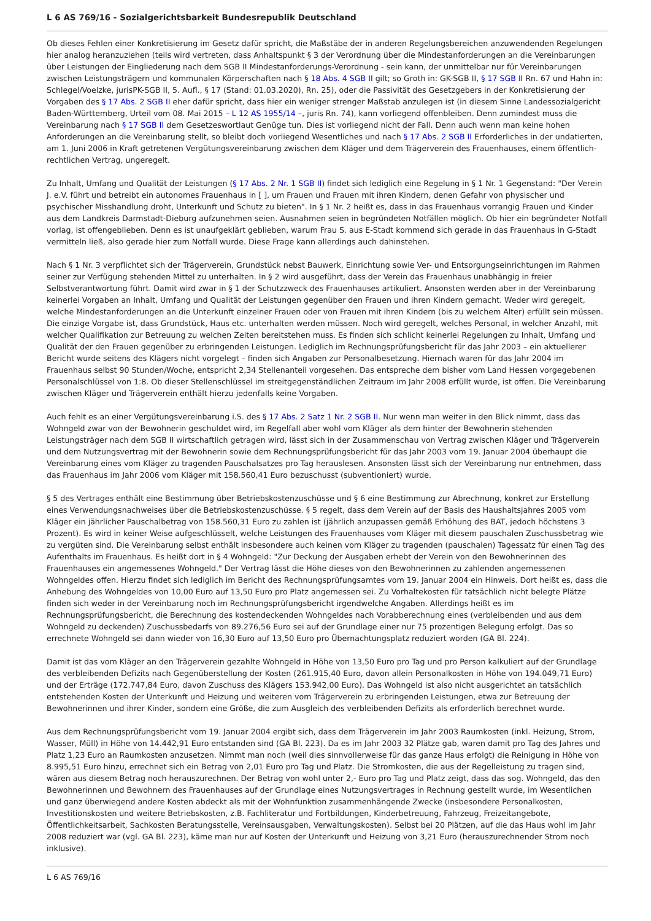L 6 AS 769/16 - Sozialgerichtsbarkeit Bundesrepublik Deutschland
Ob dieses Fehlen einer Konkretisierung im Gesetz dafür spricht, die Maßstäbe der in anderen Regelungsbereichen anzuwendenden Regelungen hier analog heranzuziehen (teils wird vertreten, dass Anhaltspunkt § 3 der Verordnung über die Mindestanforderungen an die Vereinbarungen über Leistungen der Eingliederung nach dem SGB II Mindestanforderungs-Verordnung - sein kann, der unmittelbar nur für Vereinbarungen zwischen Leistungsträgern und kommunalen Körperschaften nach § 18 Abs. 4 SGB II gilt; so Groth in: GK-SGB II, § 17 SGB II Rn. 67 und Hahn in: Schlegel/Voelzke, jurisPK-SGB II, 5. Aufl., § 17 (Stand: 01.03.2020), Rn. 25), oder die Passivität des Gesetzgebers in der Konkretisierung der Vorgaben des § 17 Abs. 2 SGB II eher dafür spricht, dass hier ein weniger strenger Maßstab anzulegen ist (in diesem Sinne Landessozialgericht Baden-Württemberg, Urteil vom 08. Mai 2015 – L 12 AS 1955/14 –, juris Rn. 74), kann vorliegend offenbleiben. Denn zumindest muss die Vereinbarung nach § 17 SGB II dem Gesetzeswortlaut Genüge tun. Dies ist vorliegend nicht der Fall. Denn auch wenn man keine hohen Anforderungen an die Vereinbarung stellt, so bleibt doch vorliegend Wesentliches und nach § 17 Abs. 2 SGB II Erforderliches in der undatierten, am 1. Juni 2006 in Kraft getretenen Vergütungsvereinbarung zwischen dem Kläger und dem Trägerverein des Frauenhauses, einem öffentlich-rechtlichen Vertrag, ungeregelt.
Zu Inhalt, Umfang und Qualität der Leistungen (§ 17 Abs. 2 Nr. 1 SGB II) findet sich lediglich eine Regelung in § 1 Nr. 1 Gegenstand: "Der Verein J. e.V. führt und betreibt ein autonomes Frauenhaus in [ ], um Frauen und Frauen mit ihren Kindern, denen Gefahr von physischer und psychischer Misshandlung droht, Unterkunft und Schutz zu bieten". In § 1 Nr. 2 heißt es, dass in das Frauenhaus vorrangig Frauen und Kinder aus dem Landkreis Darmstadt-Dieburg aufzunehmen seien. Ausnahmen seien in begründeten Notfällen möglich. Ob hier ein begründeter Notfall vorlag, ist offengeblieben. Denn es ist unaufgeklärt geblieben, warum Frau S. aus E-Stadt kommend sich gerade in das Frauenhaus in G-Stadt vermitteln ließ, also gerade hier zum Notfall wurde. Diese Frage kann allerdings auch dahinstehen.
Nach § 1 Nr. 3 verpflichtet sich der Trägerverein, Grundstück nebst Bauwerk, Einrichtung sowie Ver- und Entsorgungseinrichtungen im Rahmen seiner zur Verfügung stehenden Mittel zu unterhalten. In § 2 wird ausgeführt, dass der Verein das Frauenhaus unabhängig in freier Selbstverantwortung führt. Damit wird zwar in § 1 der Schutzzweck des Frauenhauses artikuliert. Ansonsten werden aber in der Vereinbarung keinerlei Vorgaben an Inhalt, Umfang und Qualität der Leistungen gegenüber den Frauen und ihren Kindern gemacht. Weder wird geregelt, welche Mindestanforderungen an die Unterkunft einzelner Frauen oder von Frauen mit ihren Kindern (bis zu welchem Alter) erfüllt sein müssen. Die einzige Vorgabe ist, dass Grundstück, Haus etc. unterhalten werden müssen. Noch wird geregelt, welches Personal, in welcher Anzahl, mit welcher Qualifikation zur Betreuung zu welchen Zeiten bereitstehen muss. Es finden sich schlicht keinerlei Regelungen zu Inhalt, Umfang und Qualität der den Frauen gegenüber zu erbringenden Leistungen. Lediglich im Rechnungsprüfungsbericht für das Jahr 2003 – ein aktuellerer Bericht wurde seitens des Klägers nicht vorgelegt – finden sich Angaben zur Personalbesetzung. Hiernach waren für das Jahr 2004 im Frauenhaus selbst 90 Stunden/Woche, entspricht 2,34 Stellenanteil vorgesehen. Das entspreche dem bisher vom Land Hessen vorgegebenen Personalschlüssel von 1:8. Ob dieser Stellenschlüssel im streitgegenständlichen Zeitraum im Jahr 2008 erfüllt wurde, ist offen. Die Vereinbarung zwischen Kläger und Trägerverein enthält hierzu jedenfalls keine Vorgaben.
Auch fehlt es an einer Vergütungsvereinbarung i.S. des § 17 Abs. 2 Satz 1 Nr. 2 SGB II. Nur wenn man weiter in den Blick nimmt, dass das Wohngeld zwar von der Bewohnerin geschuldet wird, im Regelfall aber wohl vom Kläger als dem hinter der Bewohnerin stehenden Leistungsträger nach dem SGB II wirtschaftlich getragen wird, lässt sich in der Zusammenschau von Vertrag zwischen Kläger und Trägerverein und dem Nutzungsvertrag mit der Bewohnerin sowie dem Rechnungsprüfungsbericht für das Jahr 2003 vom 19. Januar 2004 überhaupt die Vereinbarung eines vom Kläger zu tragenden Pauschalsatzes pro Tag herauslesen. Ansonsten lässt sich der Vereinbarung nur entnehmen, dass das Frauenhaus im Jahr 2006 vom Kläger mit 158.560,41 Euro bezuschusst (subventioniert) wurde.
§ 5 des Vertrages enthält eine Bestimmung über Betriebskostenzuschüsse und § 6 eine Bestimmung zur Abrechnung, konkret zur Erstellung eines Verwendungsnachweises über die Betriebskostenzuschüsse. § 5 regelt, dass dem Verein auf der Basis des Haushaltsjahres 2005 vom Kläger ein jährlicher Pauschalbetrag von 158.560,31 Euro zu zahlen ist (jährlich anzupassen gemäß Erhöhung des BAT, jedoch höchstens 3 Prozent). Es wird in keiner Weise aufgeschlüsselt, welche Leistungen des Frauenhauses vom Kläger mit diesem pauschalen Zuschussbetrag wie zu vergüten sind. Die Vereinbarung selbst enthält insbesondere auch keinen vom Kläger zu tragenden (pauschalen) Tagessatz für einen Tag des Aufenthalts im Frauenhaus. Es heißt dort in § 4 Wohngeld: "Zur Deckung der Ausgaben erhebt der Verein von den Bewohnerinnen des Frauenhauses ein angemessenes Wohngeld." Der Vertrag lässt die Höhe dieses von den Bewohnerinnen zu zahlenden angemessenen Wohngeldes offen. Hierzu findet sich lediglich im Bericht des Rechnungsprüfungsamtes vom 19. Januar 2004 ein Hinweis. Dort heißt es, dass die Anhebung des Wohngeldes von 10,00 Euro auf 13,50 Euro pro Platz angemessen sei. Zu Vorhaltekosten für tatsächlich nicht belegte Plätze finden sich weder in der Vereinbarung noch im Rechnungsprüfungsbericht irgendwelche Angaben. Allerdings heißt es im Rechnungsprüfungsbericht, die Berechnung des kostendeckenden Wohngeldes nach Vorabberechnung eines (verbleibenden und aus dem Wohngeld zu deckenden) Zuschussbedarfs von 89.276,56 Euro sei auf der Grundlage einer nur 75 prozentigen Belegung erfolgt. Das so errechnete Wohngeld sei dann wieder von 16,30 Euro auf 13,50 Euro pro Übernachtungsplatz reduziert worden (GA Bl. 224).
Damit ist das vom Kläger an den Trägerverein gezahlte Wohngeld in Höhe von 13,50 Euro pro Tag und pro Person kalkuliert auf der Grundlage des verbleibenden Defizits nach Gegenüberstellung der Kosten (261.915,40 Euro, davon allein Personalkosten in Höhe von 194.049,71 Euro) und der Erträge (172.747,84 Euro, davon Zuschuss des Klägers 153.942,00 Euro). Das Wohngeld ist also nicht ausgerichtet an tatsächlich entstehenden Kosten der Unterkunft und Heizung und weiteren vom Trägerverein zu erbringenden Leistungen, etwa zur Betreuung der Bewohnerinnen und ihrer Kinder, sondern eine Größe, die zum Ausgleich des verbleibenden Defizits als erforderlich berechnet wurde.
Aus dem Rechnungsprüfungsbericht vom 19. Januar 2004 ergibt sich, dass dem Trägerverein im Jahr 2003 Raumkosten (inkl. Heizung, Strom, Wasser, Müll) in Höhe von 14.442,91 Euro entstanden sind (GA Bl. 223). Da es im Jahr 2003 32 Plätze gab, waren damit pro Tag des Jahres und Platz 1,23 Euro an Raumkosten anzusetzen. Nimmt man noch (weil dies sinnvollerweise für das ganze Haus erfolgt) die Reinigung in Höhe von 8.995,51 Euro hinzu, errechnet sich ein Betrag von 2,01 Euro pro Tag und Platz. Die Stromkosten, die aus der Regelleistung zu tragen sind, wären aus diesem Betrag noch herauszurechnen. Der Betrag von wohl unter 2,- Euro pro Tag und Platz zeigt, dass das sog. Wohngeld, das den Bewohnerinnen und Bewohnern des Frauenhauses auf der Grundlage eines Nutzungsvertrages in Rechnung gestellt wurde, im Wesentlichen und ganz überwiegend andere Kosten abdeckt als mit der Wohnfunktion zusammenhängende Zwecke (insbesondere Personalkosten, Investitionskosten und weitere Betriebskosten, z.B. Fachliteratur und Fortbildungen, Kinderbetreuung, Fahrzeug, Freizeitangebote, Öffentlichkeitsarbeit, Sachkosten Beratungsstelle, Vereinsausgaben, Verwaltungskosten). Selbst bei 20 Plätzen, auf die das Haus wohl im Jahr 2008 reduziert war (vgl. GA Bl. 223), käme man nur auf Kosten der Unterkunft und Heizung von 3,21 Euro (herauszurechnender Strom noch inklusive).
L 6 AS 769/16